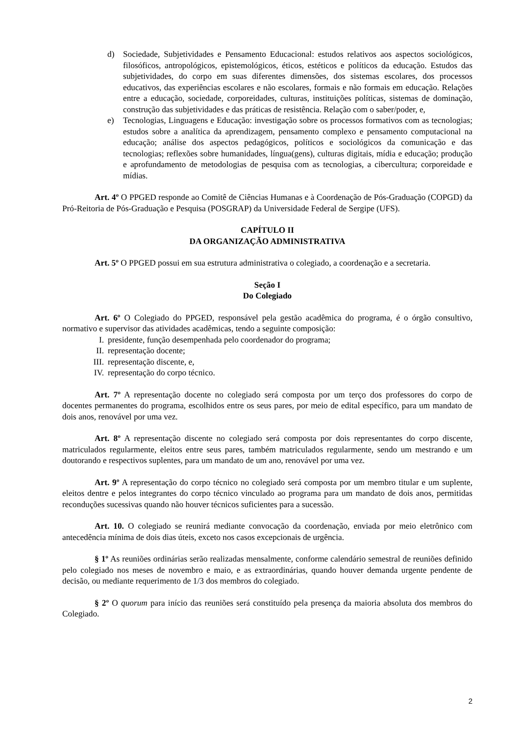d) Sociedade, Subjetividades e Pensamento Educacional: estudos relativos aos aspectos sociológicos, filosóficos, antropológicos, epistemológicos, éticos, estéticos e políticos da educação. Estudos das subjetividades, do corpo em suas diferentes dimensões, dos sistemas escolares, dos processos educativos, das experiências escolares e não escolares, formais e não formais em educação. Relações entre a educação, sociedade, corporeidades, culturas, instituições políticas, sistemas de dominação, construção das subjetividades e das práticas de resistência. Relação com o saber/poder, e,
e) Tecnologias, Linguagens e Educação: investigação sobre os processos formativos com as tecnologias; estudos sobre a analítica da aprendizagem, pensamento complexo e pensamento computacional na educação; análise dos aspectos pedagógicos, políticos e sociológicos da comunicação e das tecnologias; reflexões sobre humanidades, língua(gens), culturas digitais, mídia e educação; produção e aprofundamento de metodologias de pesquisa com as tecnologias, a cibercultura; corporeidade e mídias.
Art. 4º O PPGED responde ao Comitê de Ciências Humanas e à Coordenação de Pós-Graduação (COPGD) da Pró-Reitoria de Pós-Graduação e Pesquisa (POSGRAP) da Universidade Federal de Sergipe (UFS).
CAPÍTULO II
DA ORGANIZAÇÃO ADMINISTRATIVA
Art. 5º O PPGED possui em sua estrutura administrativa o colegiado, a coordenação e a secretaria.
Seção I
Do Colegiado
Art. 6º O Colegiado do PPGED, responsável pela gestão acadêmica do programa, é o órgão consultivo, normativo e supervisor das atividades acadêmicas, tendo a seguinte composição:
I. presidente, função desempenhada pelo coordenador do programa;
II. representação docente;
III. representação discente, e,
IV. representação do corpo técnico.
Art. 7º A representação docente no colegiado será composta por um terço dos professores do corpo de docentes permanentes do programa, escolhidos entre os seus pares, por meio de edital específico, para um mandato de dois anos, renovável por uma vez.
Art. 8º A representação discente no colegiado será composta por dois representantes do corpo discente, matriculados regularmente, eleitos entre seus pares, também matriculados regularmente, sendo um mestrando e um doutorando e respectivos suplentes, para um mandato de um ano, renovável por uma vez.
Art. 9º A representação do corpo técnico no colegiado será composta por um membro titular e um suplente, eleitos dentre e pelos integrantes do corpo técnico vinculado ao programa para um mandato de dois anos, permitidas reconduções sucessivas quando não houver técnicos suficientes para a sucessão.
Art. 10. O colegiado se reunirá mediante convocação da coordenação, enviada por meio eletrônico com antecedência mínima de dois dias úteis, exceto nos casos excepcionais de urgência.
§ 1º As reuniões ordinárias serão realizadas mensalmente, conforme calendário semestral de reuniões definido pelo colegiado nos meses de novembro e maio, e as extraordinárias, quando houver demanda urgente pendente de decisão, ou mediante requerimento de 1/3 dos membros do colegiado.
§ 2º O quorum para início das reuniões será constituído pela presença da maioria absoluta dos membros do Colegiado.
2